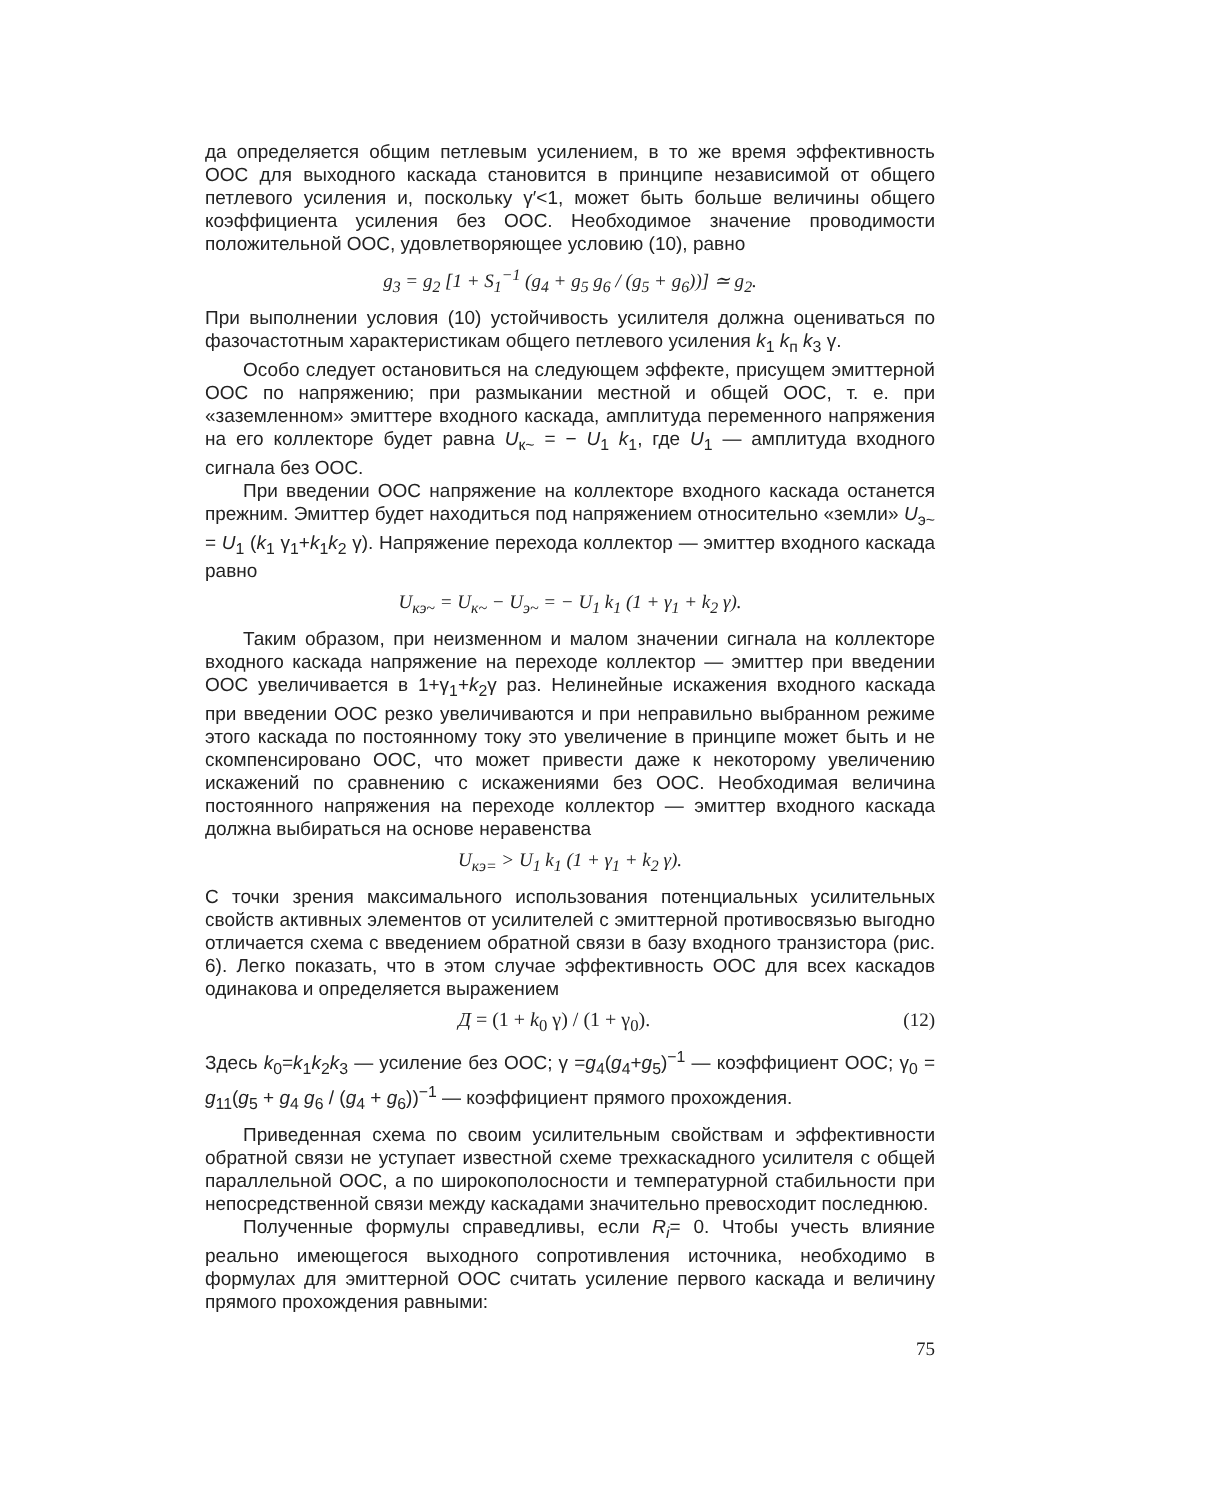да определяется общим петлевым усилением, в то же время эффективность ООС для выходного каскада становится в принципе независимой от общего петлевого усиления и, поскольку γ′<1, может быть больше величины общего коэффициента усиления без ООС. Необходимое значение проводимости положительной ООС, удовлетворяющее условию (10), равно
g<sub>3</sub> = g<sub>2</sub> [1 + S<sub>1</sub><sup>−1</sup> (g<sub>4</sub> + g<sub>5</sub> g<sub>6</sub> / (g<sub>5</sub> + g<sub>6</sub>))] ≃ g<sub>2</sub>.
При выполнении условия (10) устойчивость усилителя должна оцениваться по фазочастотным характеристикам общего петлевого усиления k<sub>1</sub> k<sub>п</sub> k<sub>3</sub> γ.
Особо следует остановиться на следующем эффекте, присущем эмиттерной ООС по напряжению; при размыкании местной и общей ООС, т. е. при «заземленном» эмиттере входного каскада, амплитуда переменного напряжения на его коллекторе будет равна U<sub>к~</sub> = − U<sub>1</sub> k<sub>1</sub>, где U<sub>1</sub> — амплитуда входного сигнала без ООС.
При введении ООС напряжение на коллекторе входного каскада останется прежним. Эмиттер будет находиться под напряжением относительно «земли» U<sub>э~</sub> = U<sub>1</sub> (k<sub>1</sub> γ<sub>1</sub>+k<sub>1</sub>k<sub>2</sub> γ). Напряжение перехода коллектор — эмиттер входного каскада равно
U<sub>кэ~</sub> = U<sub>к~</sub> − U<sub>э~</sub> = − U<sub>1</sub> k<sub>1</sub> (1 + γ<sub>1</sub> + k<sub>2</sub> γ).
Таким образом, при неизменном и малом значении сигнала на коллекторе входного каскада напряжение на переходе коллектор — эмиттер при введении ООС увеличивается в 1+γ<sub>1</sub>+k<sub>2</sub>γ раз. Нелинейные искажения входного каскада при введении ООС резко увеличиваются и при неправильно выбранном режиме этого каскада по постоянному току это увеличение в принципе может быть и не скомпенсировано ООС, что может привести даже к некоторому увеличению искажений по сравнению с искажениями без ООС. Необходимая величина постоянного напряжения на переходе коллектор — эмиттер входного каскада должна выбираться на основе неравенства
U<sub>кэ=</sub> > U<sub>1</sub> k<sub>1</sub> (1 + γ<sub>1</sub> + k<sub>2</sub> γ).
С точки зрения максимального использования потенциальных усилительных свойств активных элементов от усилителей с эмиттерной противосвязью выгодно отличается схема с введением обратной связи в базу входного транзистора (рис. 6). Легко показать, что в этом случае эффективность ООС для всех каскадов одинакова и определяется выражением
Д = (1 + k<sub>0</sub> γ) / (1 + γ<sub>0</sub>). (12)
Здесь k<sub>0</sub>=k<sub>1</sub>k<sub>2</sub>k<sub>3</sub> — усиление без ООС; γ =g<sub>4</sub>(g<sub>4</sub>+g<sub>5</sub>)<sup>−1</sup> — коэффициент ООС; γ<sub>0</sub> = g<sub>11</sub>(g<sub>5</sub> + g<sub>4</sub> g<sub>6</sub> / (g<sub>4</sub> + g<sub>6</sub>))<sup>−1</sup> — коэффициент прямого прохождения.
Приведенная схема по своим усилительным свойствам и эффективности обратной связи не уступает известной схеме трехкаскадного усилителя с общей параллельной ООС, а по широкополосности и температурной стабильности при непосредственной связи между каскадами значительно превосходит последнюю.
Полученные формулы справедливы, если R<sub>i</sub>= 0. Чтобы учесть влияние реально имеющегося выходного сопротивления источника, необходимо в формулах для эмиттерной ООС считать усиление первого каскада и величину прямого прохождения равными:
75